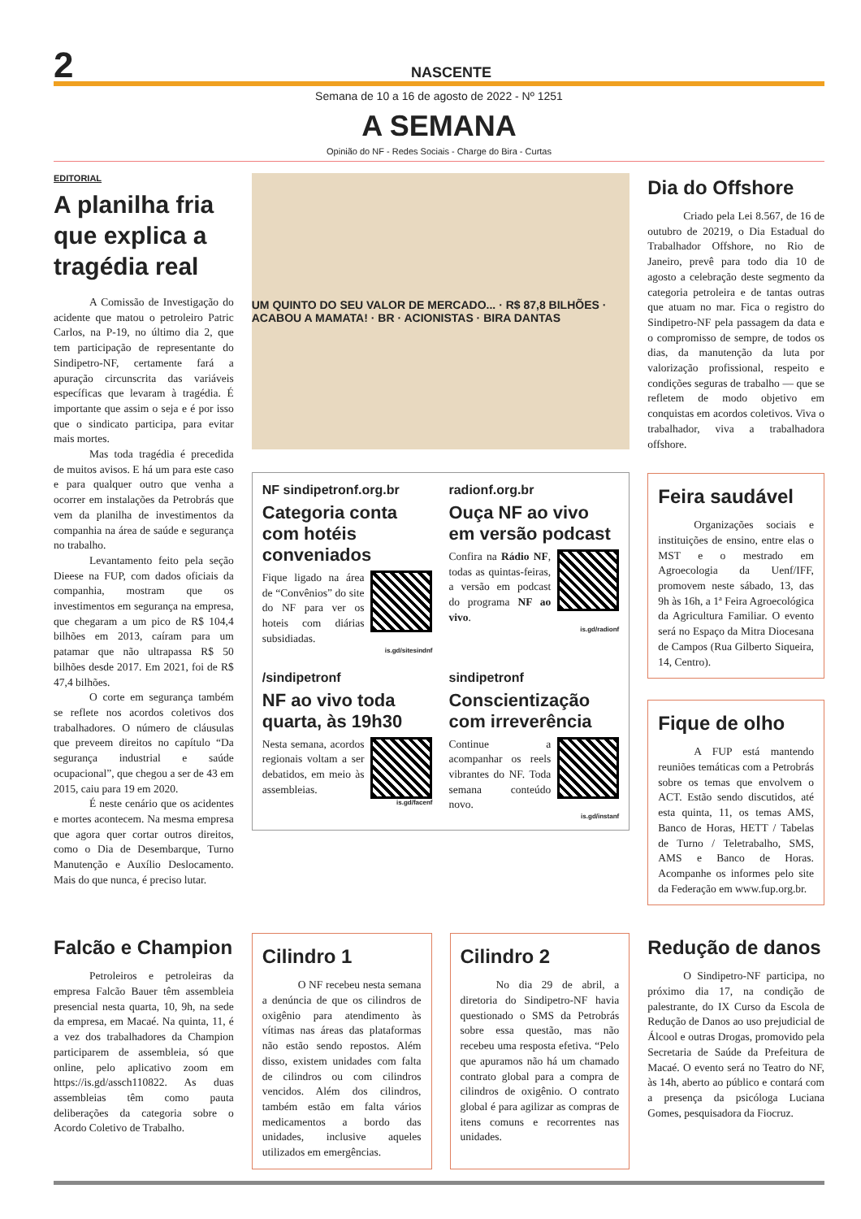2
NASCENTE
Semana de 10 a 16 de agosto de 2022 - Nº 1251
A SEMANA
Opinião do NF - Redes Sociais - Charge do Bira - Curtas
EDITORIAL
A planilha fria que explica a tragédia real
A Comissão de Investigação do acidente que matou o petroleiro Patric Carlos, na P-19, no último dia 2, que tem participação de representante do Sindipetro-NF, certamente fará a apuração circunscrita das variáveis específicas que levaram à tragédia. É importante que assim o seja e é por isso que o sindicato participa, para evitar mais mortes.
Mas toda tragédia é precedida de muitos avisos. E há um para este caso e para qualquer outro que venha a ocorrer em instalações da Petrobrás que vem da planilha de investimentos da companhia na área de saúde e segurança no trabalho.
Levantamento feito pela seção Dieese na FUP, com dados oficiais da companhia, mostram que os investimentos em segurança na empresa, que chegaram a um pico de R$ 104,4 bilhões em 2013, caíram para um patamar que não ultrapassa R$ 50 bilhões desde 2017. Em 2021, foi de R$ 47,4 bilhões.
O corte em segurança também se reflete nos acordos coletivos dos trabalhadores. O número de cláusulas que preveem direitos no capítulo “Da segurança industrial e saúde ocupacional”, que chegou a ser de 43 em 2015, caiu para 19 em 2020.
É neste cenário que os acidentes e mortes acontecem. Na mesma empresa que agora quer cortar outros direitos, como o Dia de Desembarque, Turno Manutenção e Auxílio Deslocamento. Mais do que nunca, é preciso lutar.
UM QUINTO DO SEU VALOR DE MERCADO... · R$ 87,8 BILHÕES · ACABOU A MAMATA! · BR · ACIONISTAS · BIRA DANTAS
NF sindipetronf.org.br
Categoria conta com hotéis conveniados
Fique ligado na área de “Convênios” do site do NF para ver os hoteis com diárias subsidiadas.
is.gd/sitesindnf
radionf.org.br
Ouça NF ao vivo em versão podcast
Confira na Rádio NF, todas as quintas-feiras, a versão em podcast do programa NF ao vivo.
is.gd/radionf
/sindipetronf
NF ao vivo toda quarta, às 19h30
Nesta semana, acordos regionais voltam a ser debatidos, em meio às assembleias.
is.gd/facenf
sindipetronf
Conscientização com irreverência
Continue a acompanhar os reels vibrantes do NF. Toda semana conteúdo novo.
is.gd/instanf
Dia do Offshore
Criado pela Lei 8.567, de 16 de outubro de 20219, o Dia Estadual do Trabalhador Offshore, no Rio de Janeiro, prevê para todo dia 10 de agosto a celebração deste segmento da categoria petroleira e de tantas outras que atuam no mar. Fica o registro do Sindipetro-NF pela passagem da data e o compromisso de sempre, de todos os dias, da manutenção da luta por valorização profissional, respeito e condições seguras de trabalho — que se refletem de modo objetivo em conquistas em acordos coletivos. Viva o trabalhador, viva a trabalhadora offshore.
Feira saudável
Organizações sociais e instituições de ensino, entre elas o MST e o mestrado em Agroecologia da Uenf/IFF, promovem neste sábado, 13, das 9h às 16h, a 1ª Feira Agroecológica da Agricultura Familiar. O evento será no Espaço da Mitra Diocesana de Campos (Rua Gilberto Siqueira, 14, Centro).
Fique de olho
A FUP está mantendo reuniões temáticas com a Petrobrás sobre os temas que envolvem o ACT. Estão sendo discutidos, até esta quinta, 11, os temas AMS, Banco de Horas, HETT / Tabelas de Turno / Teletrabalho, SMS, AMS e Banco de Horas. Acompanhe os informes pelo site da Federação em www.fup.org.br.
Falcão e Champion
Petroleiros e petroleiras da empresa Falcão Bauer têm assembleia presencial nesta quarta, 10, 9h, na sede da empresa, em Macaé. Na quinta, 11, é a vez dos trabalhadores da Champion participarem de assembleia, só que online, pelo aplicativo zoom em https://is.gd/assch110822. As duas assembleias têm como pauta deliberações da categoria sobre o Acordo Coletivo de Trabalho.
Cilindro 1
O NF recebeu nesta semana a denúncia de que os cilindros de oxigênio para atendimento às vítimas nas áreas das plataformas não estão sendo repostos. Além disso, existem unidades com falta de cilindros ou com cilindros vencidos. Além dos cilindros, também estão em falta vários medicamentos a bordo das unidades, inclusive aqueles utilizados em emergências.
Cilindro 2
No dia 29 de abril, a diretoria do Sindipetro-NF havia questionado o SMS da Petrobrás sobre essa questão, mas não recebeu uma resposta efetiva. “Pelo que apuramos não há um chamado contrato global para a compra de cilindros de oxigênio. O contrato global é para agilizar as compras de itens comuns e recorrentes nas unidades.
Redução de danos
O Sindipetro-NF participa, no próximo dia 17, na condição de palestrante, do IX Curso da Escola de Redução de Danos ao uso prejudicial de Álcool e outras Drogas, promovido pela Secretaria de Saúde da Prefeitura de Macaé. O evento será no Teatro do NF, às 14h, aberto ao público e contará com a presença da psicóloga Luciana Gomes, pesquisadora da Fiocruz.